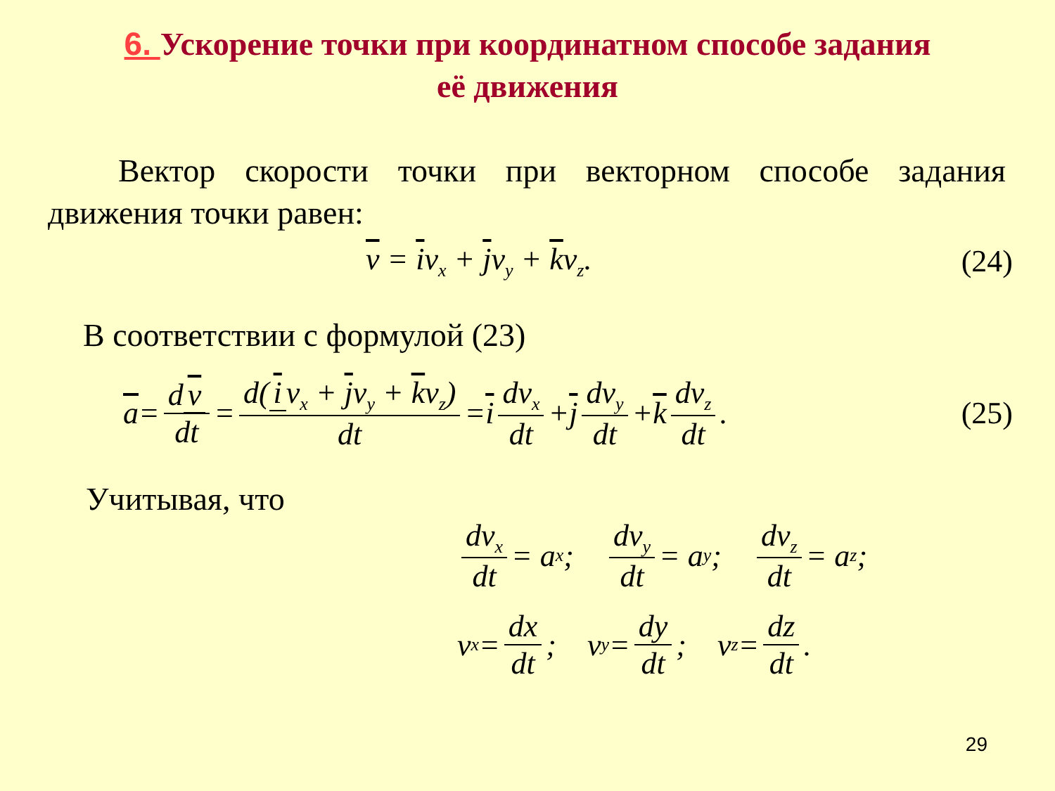6. Ускорение точки при координатном способе задания
её движения
Вектор скорости точки при векторном способе задания движения точки равен:
v = iv<sub>x</sub> + jv<sub>y</sub> + kv<sub>z</sub>. (24)
В соответствии с формулой (23)
a = d v dt = d(i v<sub>x</sub> + jv<sub>y</sub> + kv<sub>z</sub>) dt = i dv<sub>x</sub> dt + j dv<sub>y</sub> dt + k dv<sub>z</sub> dt. (25)
Учитывая, что
dv<sub>x</sub> dt = a<sub>x</sub>; dv<sub>y</sub> dt = a<sub>y</sub>; dv<sub>z</sub> dt = a<sub>z</sub>;
v<sub>x</sub> = dx dt; v<sub>y</sub> = dy dt; v<sub>z</sub> = dz dt.
29